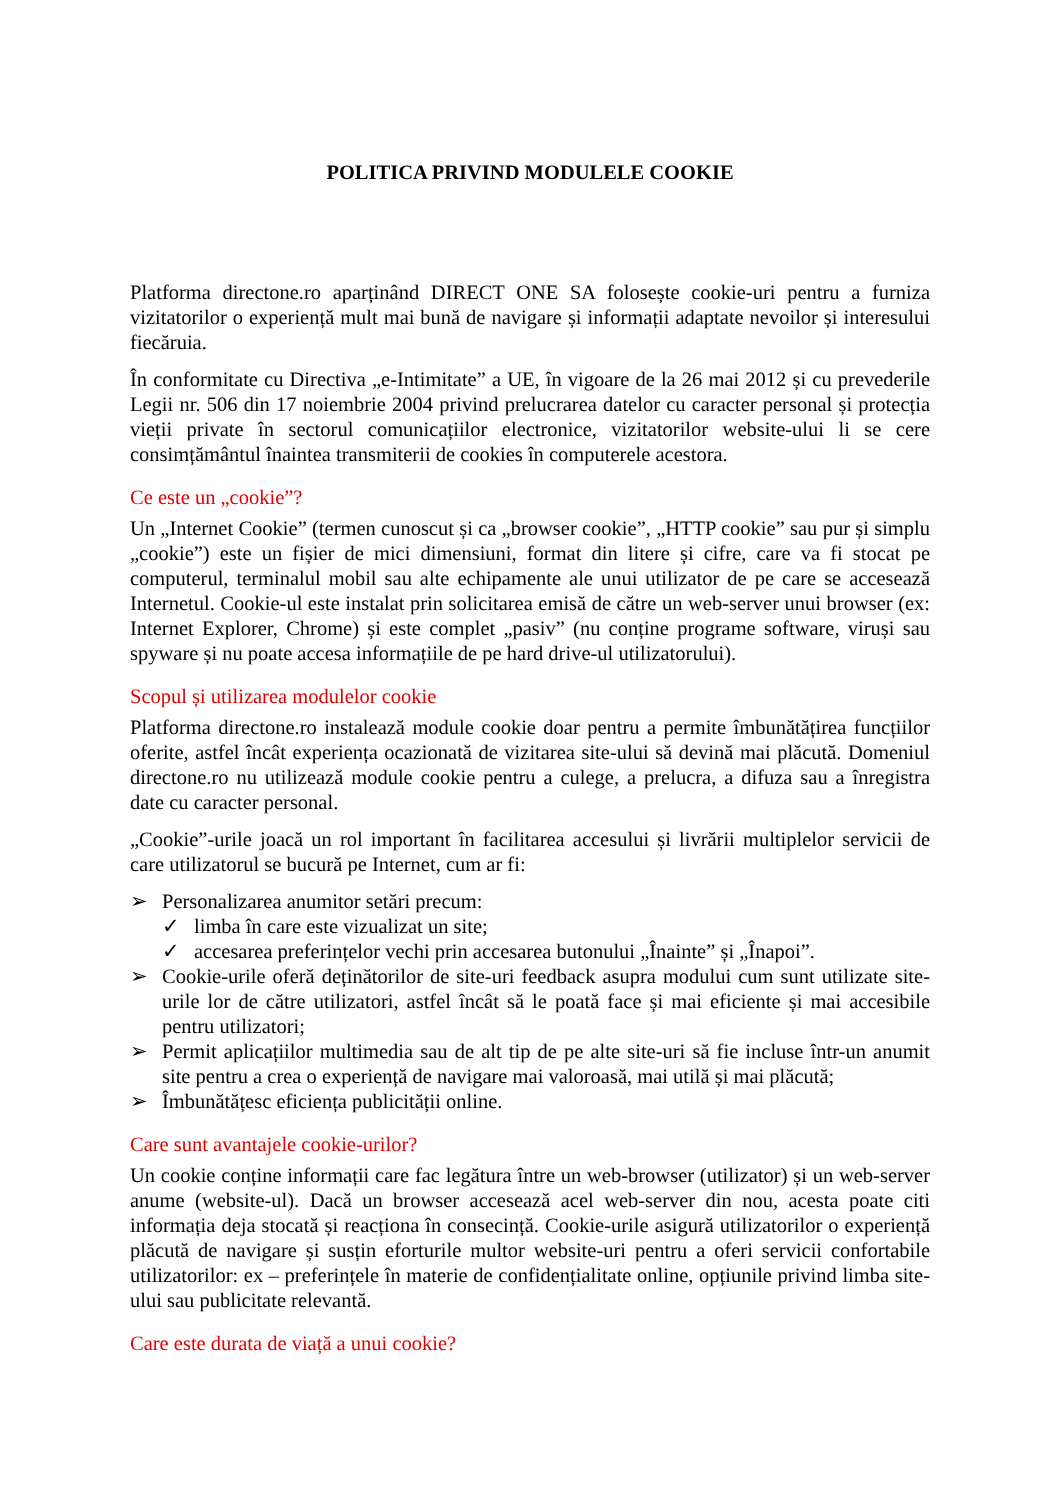POLITICA PRIVIND MODULELE COOKIE
Platforma directone.ro aparținând DIRECT ONE SA folosește cookie-uri pentru a furniza vizitatorilor o experiență mult mai bună de navigare și informații adaptate nevoilor și interesului fiecăruia.
În conformitate cu Directiva „e-Intimitate” a UE, în vigoare de la 26 mai 2012 și cu prevederile Legii nr. 506 din 17 noiembrie 2004 privind prelucrarea datelor cu caracter personal și protecția vieții private în sectorul comunicațiilor electronice, vizitatorilor website-ului li se cere consimțământul înaintea transmiterii de cookies în computerele acestora.
Ce este un „cookie”?
Un „Internet Cookie” (termen cunoscut și ca „browser cookie”, „HTTP cookie” sau pur și simplu „cookie”) este un fișier de mici dimensiuni, format din litere și cifre, care va fi stocat pe computerul, terminalul mobil sau alte echipamente ale unui utilizator de pe care se accesează Internetul. Cookie-ul este instalat prin solicitarea emisă de către un web-server unui browser (ex: Internet Explorer, Chrome) și este complet „pasiv” (nu conține programe software, viruși sau spyware și nu poate accesa informațiile de pe hard drive-ul utilizatorului).
Scopul și utilizarea modulelor cookie
Platforma directone.ro instalează module cookie doar pentru a permite îmbunătățirea funcțiilor oferite, astfel încât experiența ocazionată de vizitarea site-ului să devină mai plăcută. Domeniul directone.ro nu utilizează module cookie pentru a culege, a prelucra, a difuza sau a înregistra date cu caracter personal.
„Cookie”-urile joacă un rol important în facilitarea accesului și livrării multiplelor servicii de care utilizatorul se bucură pe Internet, cum ar fi:
➢ Personalizarea anumitor setări precum:
✓ limba în care este vizualizat un site;
✓ accesarea preferințelor vechi prin accesarea butonului „Înainte” și „Înapoi”.
➢ Cookie-urile oferă deținătorilor de site-uri feedback asupra modului cum sunt utilizate site-urile lor de către utilizatori, astfel încât să le poată face și mai eficiente și mai accesibile pentru utilizatori;
➢ Permit aplicațiilor multimedia sau de alt tip de pe alte site-uri să fie incluse într-un anumit site pentru a crea o experiență de navigare mai valoroasă, mai utilă și mai plăcută;
➢ Îmbunătățesc eficiența publicității online.
Care sunt avantajele cookie-urilor?
Un cookie conține informații care fac legătura între un web-browser (utilizator) și un web-server anume (website-ul). Dacă un browser accesează acel web-server din nou, acesta poate citi informația deja stocată și reacționa în consecință. Cookie-urile asigură utilizatorilor o experiență plăcută de navigare și susțin eforturile multor website-uri pentru a oferi servicii confortabile utilizatorilor: ex – preferințele în materie de confidențialitate online, opțiunile privind limba site-ului sau publicitate relevantă.
Care este durata de viață a unui cookie?